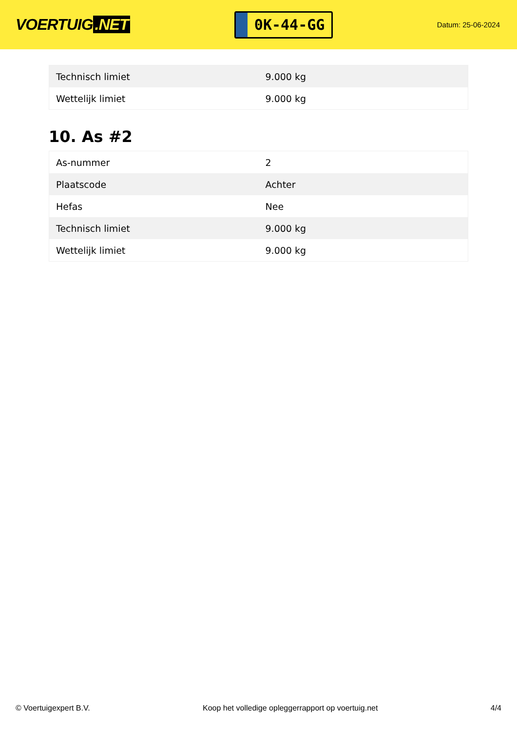VOERTUIG.NET
0K-44-GG
Datum: 25-06-2024
| Technisch limiet | 9.000 kg |
| Wettelijk limiet | 9.000 kg |
10. As #2
| As-nummer | 2 |
| Plaatscode | Achter |
| Hefas | Nee |
| Technisch limiet | 9.000 kg |
| Wettelijk limiet | 9.000 kg |
© Voertuigexpert B.V. Koop het volledige opleggerrapport op voertuig.net 4/4